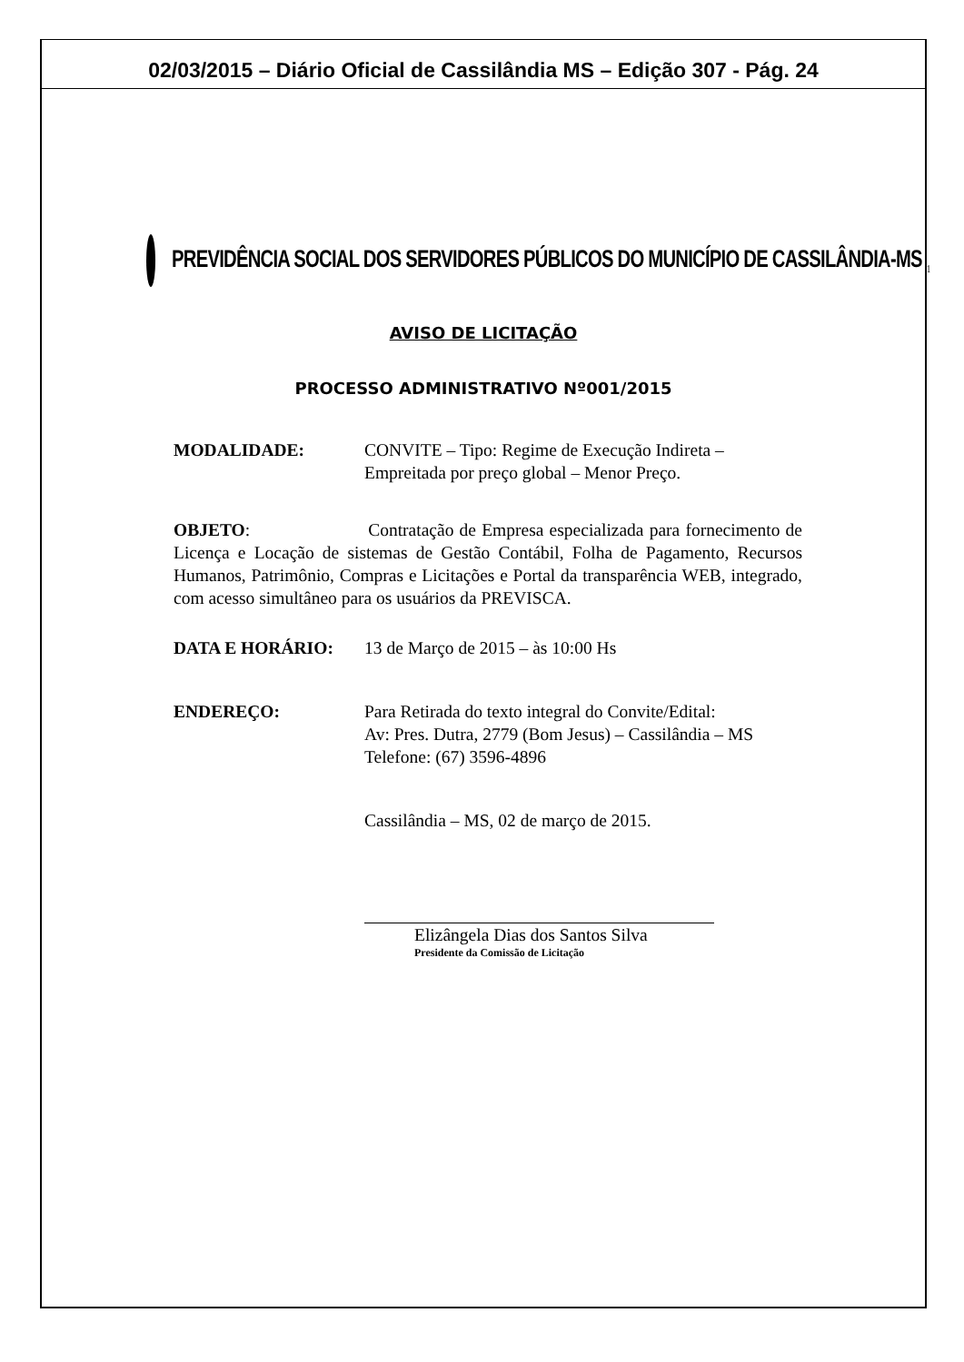02/03/2015 – Diário Oficial de Cassilândia MS – Edição 307 - Pág. 24
PREVIDÊNCIA SOCIAL DOS SERVIDORES PÚBLICOS DO MUNICÍPIO DE CASSILÂNDIA-MS <sub>1</sub>
AVISO DE LICITAÇÃO
PROCESSO ADMINISTRATIVO Nº001/2015
MODALIDADE: CONVITE – Tipo: Regime de Execução Indireta – Empreitada por preço global – Menor Preço.
OBJETO: Contratação de Empresa especializada para fornecimento de Licença e Locação de sistemas de Gestão Contábil, Folha de Pagamento, Recursos Humanos, Patrimônio, Compras e Licitações e Portal da transparência WEB, integrado, com acesso simultâneo para os usuários da PREVISCA.
DATA E HORÁRIO: 13 de Março de 2015 – às 10:00 Hs
ENDEREÇO: Para Retirada do texto integral do Convite/Edital:
Av: Pres. Dutra, 2779 (Bom Jesus) – Cassilândia – MS
Telefone: (67) 3596-4896
Cassilândia – MS, 02 de março de 2015.
Elizângela Dias dos Santos Silva
Presidente da Comissão de Licitação